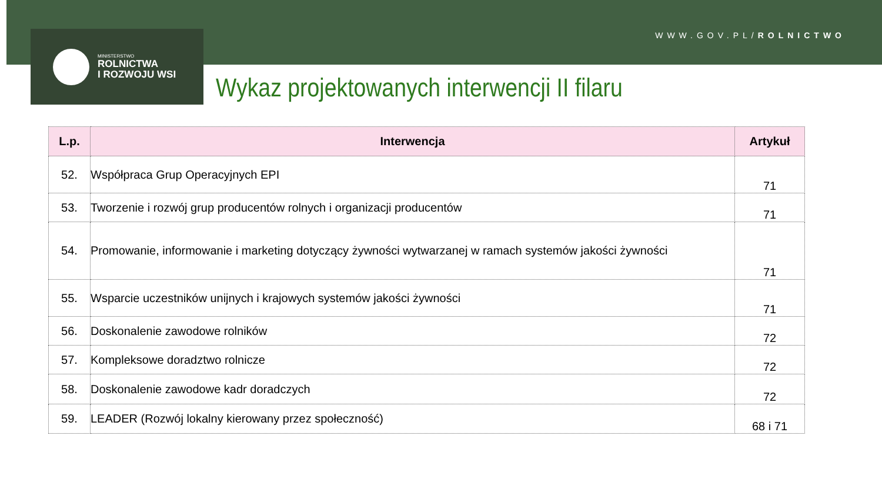MINISTERSTWO
ROLNICTWA
I ROZWOJU WSI
WWW.GOV.PL/ROLNICTWO
Wykaz projektowanych interwencji II filaru
| L.p. | Interwencja | Artykuł |
| --- | --- | --- |
| 52. | Współpraca Grup Operacyjnych EPI | 71 |
| 53. | Tworzenie i rozwój grup producentów rolnych i organizacji producentów | 71 |
| 54. | Promowanie, informowanie i marketing dotyczący żywności wytwarzanej w ramach systemów jakości żywności | 71 |
| 55. | Wsparcie uczestników unijnych i krajowych systemów jakości żywności | 71 |
| 56. | Doskonalenie zawodowe rolników | 72 |
| 57. | Kompleksowe doradztwo rolnicze | 72 |
| 58. | Doskonalenie zawodowe kadr doradczych | 72 |
| 59. | LEADER (Rozwój lokalny kierowany przez społeczność) | 68 i 71 |